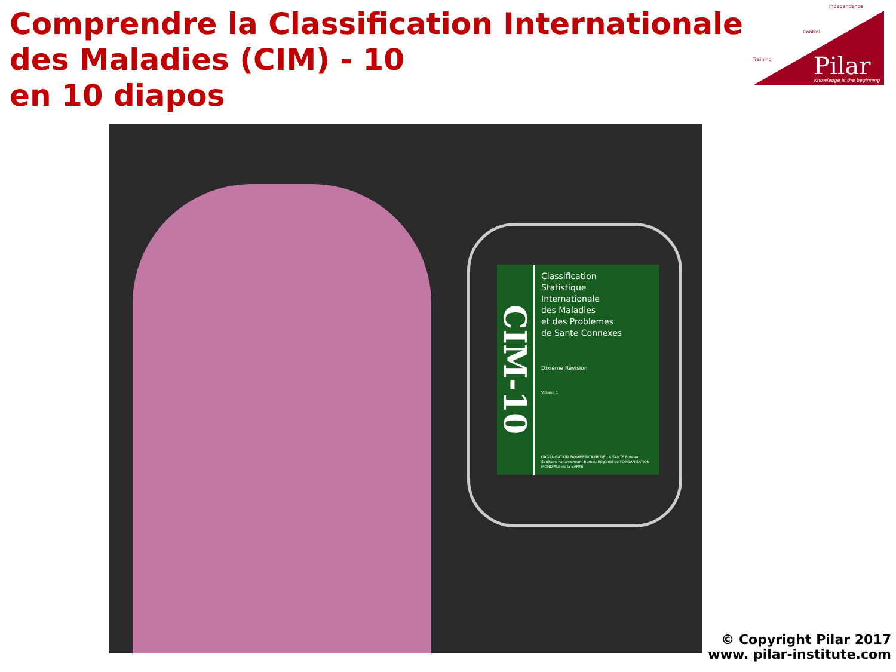Comprendre la Classification Internationale des Maladies (CIM) - 10
en 10 diapos
Independence
Control
Training
Pilar
Knowledge is the beginning
CIM-10
Classification
Statistique
Internationale
des Maladies
et des Problemes
de Sante Connexes
Dixième Révision
Volume 1
ORGANISATION PANAMÉRICAINE DE LA SANTÉ Bureau Sanitaire Panamerican, Bureau Régional de l'ORGANISATION MONDIALE de la SANTÉ
© Copyright Pilar 2017
www. pilar-institute.com